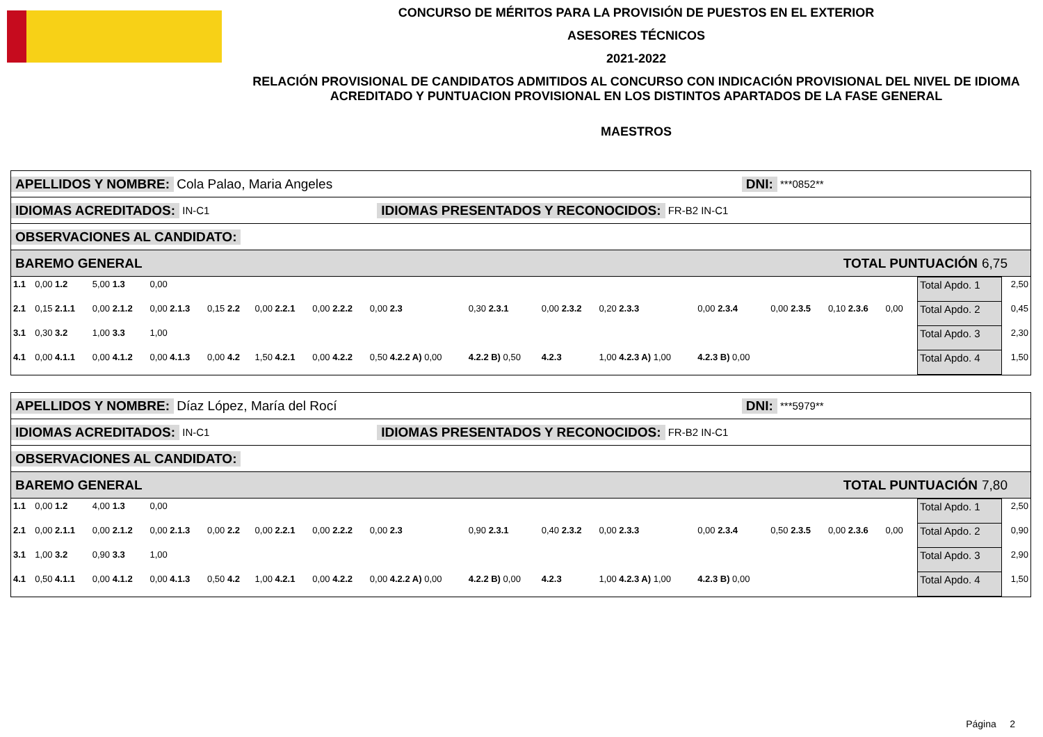CONCURSO DE MÉRITOS PARA LA PROVISIÓN DE PUESTOS EN EL EXTERIOR
ASESORES TÉCNICOS
2021-2022
RELACIÓN PROVISIONAL DE CANDIDATOS ADMITIDOS AL CONCURSO CON INDICACIÓN PROVISIONAL DEL NIVEL DE IDIOMA ACREDITADO Y PUNTUACION PROVISIONAL EN LOS DISTINTOS APARTADOS DE LA FASE GENERAL
MAESTROS
APELLIDOS Y NOMBRE: Cola Palao, Maria Angeles DNI: ***0852**
IDIOMAS ACREDITADOS: IN-C1 IDIOMAS PRESENTADOS Y RECONOCIDOS: FR-B2 IN-C1
OBSERVACIONES AL CANDIDATO:
BAREMO GENERAL TOTAL PUNTUACIÓN 6,75
| 1.1 | 0,00 1.2 | 5,00 1.3 | 0,00 | | | | | | | | | | | | | Total Apdo. 1 | 2,50 |
| 2.1 | 0,15 2.1.1 | 0,00 2.1.2 | 0,00 2.1.3 | 0,15 2.2 | 0,00 2.2.1 | 0,00 2.2.2 | 0,00 2.3 | 0,30 2.3.1 | 0,00 2.3.2 | 0,20 2.3.3 | 0,00 2.3.4 | 0,00 2.3.5 | 0,10 2.3.6 | 0,00 | | Total Apdo. 2 | 0,45 |
| 3.1 | 0,30 3.2 | 1,00 3.3 | 1,00 | | | | | | | | | | | | | Total Apdo. 3 | 2,30 |
| 4.1 | 0,00 4.1.1 | 0,00 4.1.2 | 0,00 4.1.3 | 0,00 4.2 | 1,50 4.2.1 | 0,00 4.2.2 | 0,50 4.2.2 A) 0,00 | 4.2.2 B) 0,50 | 4.2.3 | 1,00 4.2.3 A) 1,00 | 4.2.3 B) 0,00 | | | | | Total Apdo. 4 | 1,50 |
APELLIDOS Y NOMBRE: Díaz López, María del Rocí DNI: ***5979**
IDIOMAS ACREDITADOS: IN-C1 IDIOMAS PRESENTADOS Y RECONOCIDOS: FR-B2 IN-C1
OBSERVACIONES AL CANDIDATO:
BAREMO GENERAL TOTAL PUNTUACIÓN 7,80
| 1.1 | 0,00 1.2 | 4,00 1.3 | 0,00 | | | | | | | | | | | | | Total Apdo. 1 | 2,50 |
| 2.1 | 0,00 2.1.1 | 0,00 2.1.2 | 0,00 2.1.3 | 0,00 2.2 | 0,00 2.2.1 | 0,00 2.2.2 | 0,00 2.3 | 0,90 2.3.1 | 0,40 2.3.2 | 0,00 2.3.3 | 0,00 2.3.4 | 0,50 2.3.5 | 0,00 2.3.6 | 0,00 | | Total Apdo. 2 | 0,90 |
| 3.1 | 1,00 3.2 | 0,90 3.3 | 1,00 | | | | | | | | | | | | | Total Apdo. 3 | 2,90 |
| 4.1 | 0,50 4.1.1 | 0,00 4.1.2 | 0,00 4.1.3 | 0,50 4.2 | 1,00 4.2.1 | 0,00 4.2.2 | 0,00 4.2.2 A) 0,00 | 4.2.2 B) 0,00 | 4.2.3 | 1,00 4.2.3 A) 1,00 | 4.2.3 B) 0,00 | | | | | Total Apdo. 4 | 1,50 |
Página 2